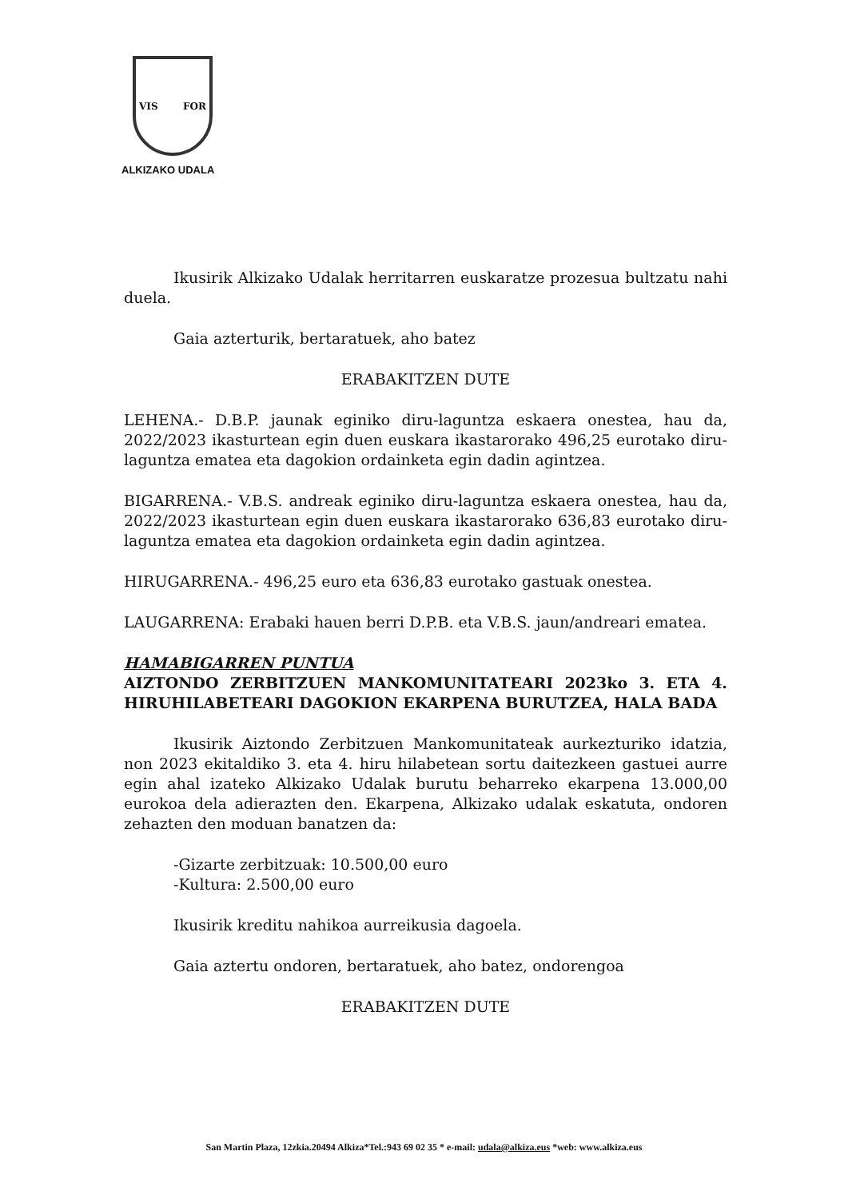VIS FOR
ALKIZAKO UDALA
Ikusirik Alkizako Udalak herritarren euskaratze prozesua bultzatu nahi duela.
Gaia azterturik, bertaratuek, aho batez
ERABAKITZEN DUTE
LEHENA.- D.B.P. jaunak eginiko diru-laguntza eskaera onestea, hau da, 2022/2023 ikasturtean egin duen euskara ikastarorako 496,25 eurotako diru-laguntza ematea eta dagokion ordainketa egin dadin agintzea.
BIGARRENA.- V.B.S. andreak eginiko diru-laguntza eskaera onestea, hau da, 2022/2023 ikasturtean egin duen euskara ikastarorako 636,83 eurotako diru-laguntza ematea eta dagokion ordainketa egin dadin agintzea.
HIRUGARRENA.- 496,25 euro eta 636,83 eurotako gastuak onestea.
LAUGARRENA: Erabaki hauen berri D.P.B. eta V.B.S. jaun/andreari ematea.
HAMABIGARREN PUNTUA
AIZTONDO ZERBITZUEN MANKOMUNITATEARI 2023ko 3. ETA 4. HIRUHILABETEARI DAGOKION EKARPENA BURUTZEA, HALA BADA
Ikusirik Aiztondo Zerbitzuen Mankomunitateak aurkezturiko idatzia, non 2023 ekitaldiko 3. eta 4. hiru hilabetean sortu daitezkeen gastuei aurre egin ahal izateko Alkizako Udalak burutu beharreko ekarpena 13.000,00 eurokoa dela adierazten den. Ekarpena, Alkizako udalak eskatuta, ondoren zehazten den moduan banatzen da:
-Gizarte zerbitzuak: 10.500,00 euro
-Kultura: 2.500,00 euro
Ikusirik kreditu nahikoa aurreikusia dagoela.
Gaia aztertu ondoren, bertaratuek, aho batez, ondorengoa
ERABAKITZEN DUTE
San Martin Plaza, 12zkia.20494 Alkiza*Tel.:943 69 02 35 * e-mail: udala@alkiza.eus *web: www.alkiza.eus